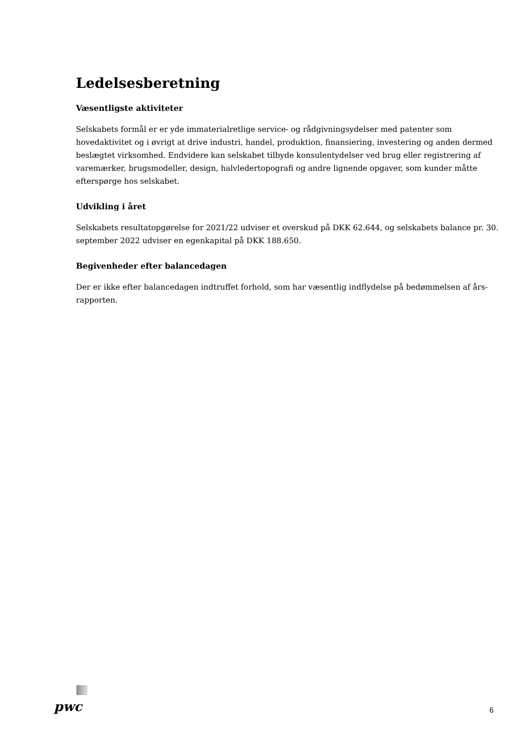Ledelsesberetning
Væsentligste aktiviteter
Selskabets formål er er yde immaterialretlige service- og rådgivningsydelser med patenter som hovedaktivitet og i øvrigt at drive industri, handel, produktion, finansiering, investering og anden dermed beslægtet virksomhed. Endvidere kan selskabet tilbyde konsulentydelser ved brug eller registrering af varemærker, brugsmodeller, design, halvledertopografi og andre lignende opgaver, som kunder måtte efterspørge hos selskabet.
Udvikling i året
Selskabets resultatopgørelse for 2021/22 udviser et overskud på DKK 62.644, og selskabets balance pr. 30. september 2022 udviser en egenkapital på DKK 188.650.
Begivenheder efter balancedagen
Der er ikke efter balancedagen indtruffet forhold, som har væsentlig indflydelse på bedømmelsen af års-rapporten.
pwc
6